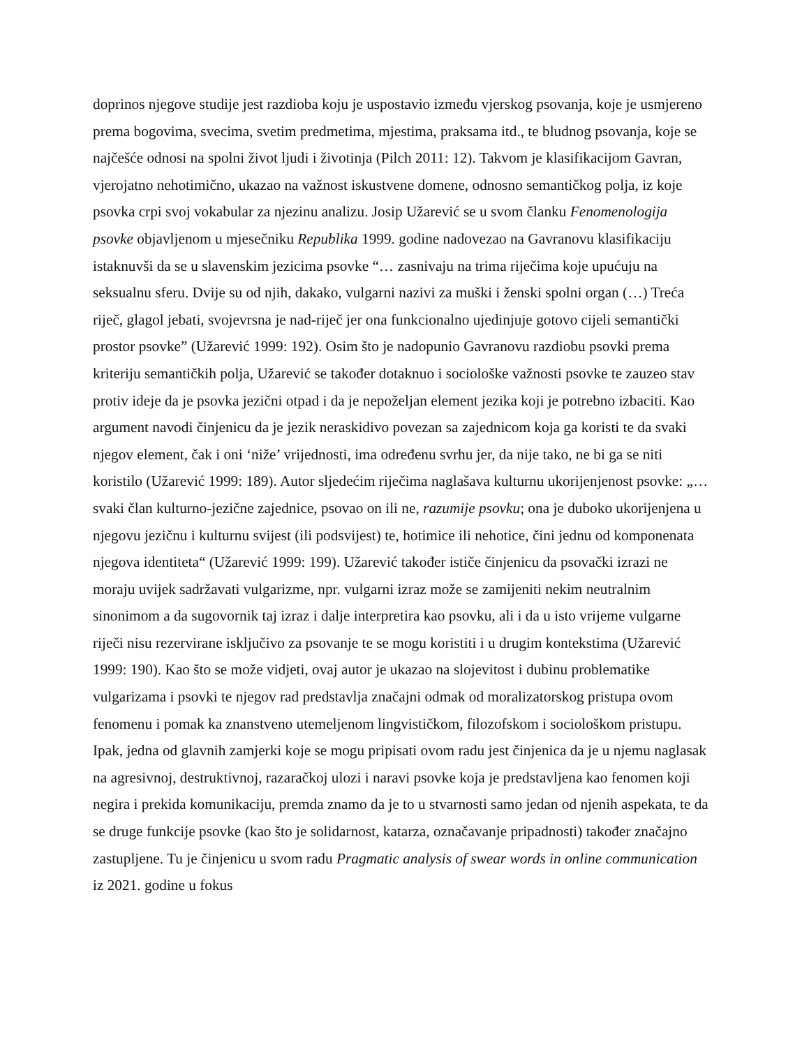doprinos njegove studije jest razdioba koju je uspostavio između vjerskog psovanja, koje je usmjereno prema bogovima, svecima, svetim predmetima, mjestima, praksama itd., te bludnog psovanja, koje se najčešće odnosi na spolni život ljudi i životinja (Pilch 2011: 12). Takvom je klasifikacijom Gavran, vjerojatno nehotimično, ukazao na važnost iskustvene domene, odnosno semantičkog polja, iz koje psovka crpi svoj vokabular za njezinu analizu. Josip Užarević se u svom članku Fenomenologija psovke objavljenom u mjesečniku Republika 1999. godine nadovezao na Gavranovu klasifikaciju istaknuvši da se u slavenskim jezicima psovke “… zasnivaju na trima riječima koje upućuju na seksualnu sferu. Dvije su od njih, dakako, vulgarni nazivi za muški i ženski spolni organ (…) Treća riječ, glagol jebati, svojevrsna je nad-riječ jer ona funkcionalno ujedinjuje gotovo cijeli semantički prostor psovke” (Užarević 1999: 192). Osim što je nadopunio Gavranovu razdiobu psovki prema kriteriju semantičkih polja, Užarević se također dotaknuo i sociološke važnosti psovke te zauzeo stav protiv ideje da je psovka jezični otpad i da je nepoželjan element jezika koji je potrebno izbaciti. Kao argument navodi činjenicu da je jezik neraskidivo povezan sa zajednicom koja ga koristi te da svaki njegov element, čak i oni ‘niže’ vrijednosti, ima određenu svrhu jer, da nije tako, ne bi ga se niti koristilo (Užarević 1999: 189). Autor sljedećim riječima naglašava kulturnu ukorijenjenost psovke: „…svaki član kulturno-jezične zajednice, psovao on ili ne, razumije psovku; ona je duboko ukorijenjena u njegovu jezičnu i kulturnu svijest (ili podsvijest) te, hotimice ili nehotice, čini jednu od komponenata njegova identiteta“ (Užarević 1999: 199). Užarević također ističe činjenicu da psovački izrazi ne moraju uvijek sadržavati vulgarizme, npr. vulgarni izraz može se zamijeniti nekim neutralnim sinonimom a da sugovornik taj izraz i dalje interpretira kao psovku, ali i da u isto vrijeme vulgarne riječi nisu rezervirane isključivo za psovanje te se mogu koristiti i u drugim kontekstima (Užarević 1999: 190). Kao što se može vidjeti, ovaj autor je ukazao na slojevitost i dubinu problematike vulgarizama i psovki te njegov rad predstavlja značajni odmak od moralizatorskog pristupa ovom fenomenu i pomak ka znanstveno utemeljenom lingvističkom, filozofskom i sociološkom pristupu. Ipak, jedna od glavnih zamjerki koje se mogu pripisati ovom radu jest činjenica da je u njemu naglasak na agresivnoj, destruktivnoj, razaračkoj ulozi i naravi psovke koja je predstavljena kao fenomen koji negira i prekida komunikaciju, premda znamo da je to u stvarnosti samo jedan od njenih aspekata, te da se druge funkcije psovke (kao što je solidarnost, katarza, označavanje pripadnosti) također značajno zastupljene. Tu je činjenicu u svom radu Pragmatic analysis of swear words in online communication iz 2021. godine u fokus